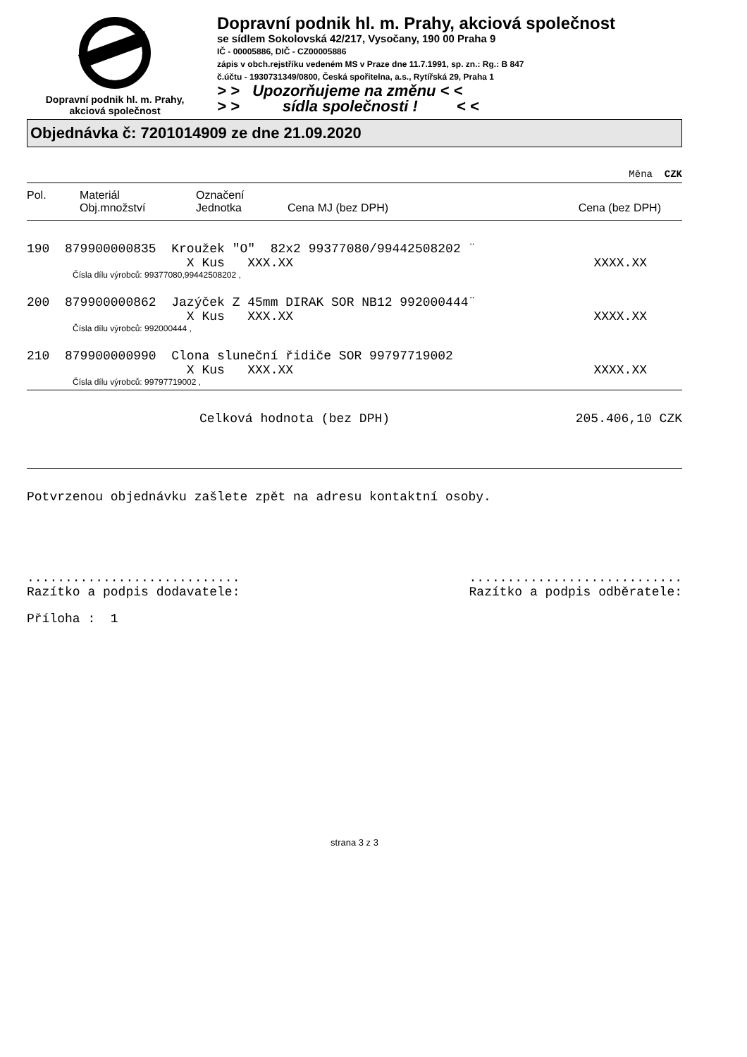Dopravní podnik hl. m. Prahy,
akciová společnost
Dopravní podnik hl. m. Prahy, akciová společnost
se sídlem Sokolovská 42/217, Vysočany, 190 00 Praha 9
IČ - 00005886, DIČ - CZ00005886
zápis v obch.rejstříku vedeném MS v Praze dne 11.7.1991, sp. zn.: Rg.: B 847
č.účtu - 1930731349/0800, Česká spořitelna, a.s., Rytířská 29, Praha 1
> > Upozorňujeme na změnu < <
> > sídla společnosti ! < <
Objednávka č: 7201014909 ze dne 21.09.2020
Měna CZK
| Pol. | Materiál Obj.množství | Označení Jednotka | Cena MJ (bez DPH) | Cena (bez DPH) |
190 879900000835 Kroužek "O" 82x2 99377080/99442508202 ¨
X Kus XXX.XX XXXX.XX
Čísla dílu výrobců: 99377080,99442508202 ,
200 879900000862 Jazýček Z 45mm DIRAK SOR NB12 992000444¨
X Kus XXX.XX XXXX.XX
Čísla dílu výrobců: 992000444 ,
210 879900000990 Clona sluneční řidiče SOR 99797719002
X Kus XXX.XX XXXX.XX
Čísla dílu výrobců: 99797719002 ,
Celková hodnota (bez DPH) 205.406,10 CZK
Potvrzenou objednávku zašlete zpět na adresu kontaktní osoby.
............................
Razítko a podpis dodavatele:............................
Razítko a podpis odběratele:
Příloha : 1
strana 3 z 3